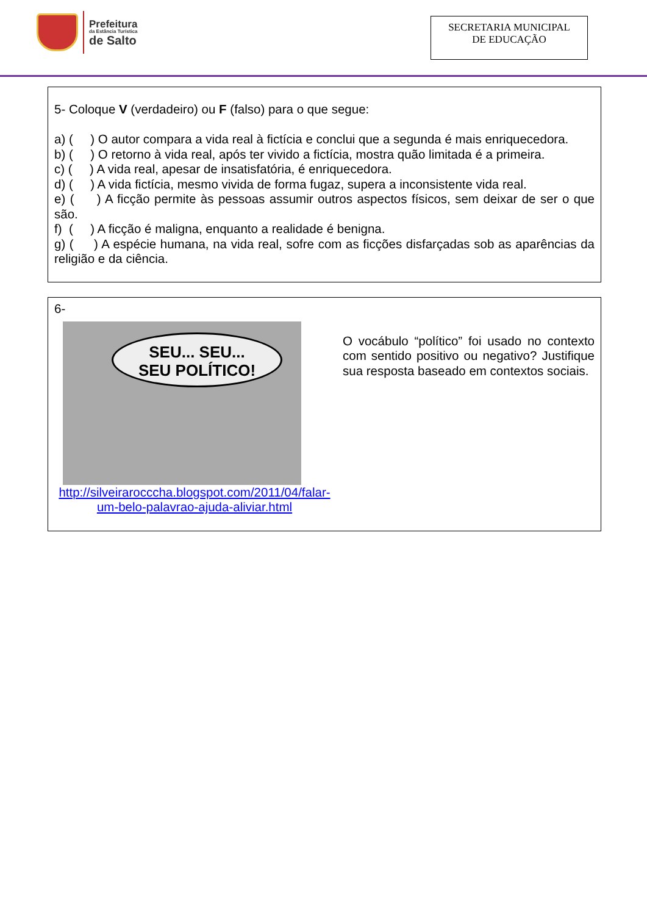Prefeitura
da Estância Turística
de Salto
SECRETARIA MUNICIPAL
DE EDUCAÇÃO
5- Coloque V (verdadeiro) ou F (falso) para o que segue:
a) ( ) O autor compara a vida real à fictícia e conclui que a segunda é mais enriquecedora.
b) ( ) O retorno à vida real, após ter vivido a fictícia, mostra quão limitada é a primeira.
c) ( ) A vida real, apesar de insatisfatória, é enriquecedora.
d) ( ) A vida fictícia, mesmo vivida de forma fugaz, supera a inconsistente vida real.
e) ( ) A ficção permite às pessoas assumir outros aspectos físicos, sem deixar de ser o que são.
f) ( ) A ficção é maligna, enquanto a realidade é benigna.
g) ( ) A espécie humana, na vida real, sofre com as ficções disfarçadas sob as aparências da religião e da ciência.
6-
SEU... SEU...
SEU POLÍTICO!
http://silveirarocccha.blogspot.com/2011/04/falar-um-belo-palavrao-ajuda-aliviar.html
O vocábulo “político” foi usado no contexto com sentido positivo ou negativo? Justifique sua resposta baseado em contextos sociais.